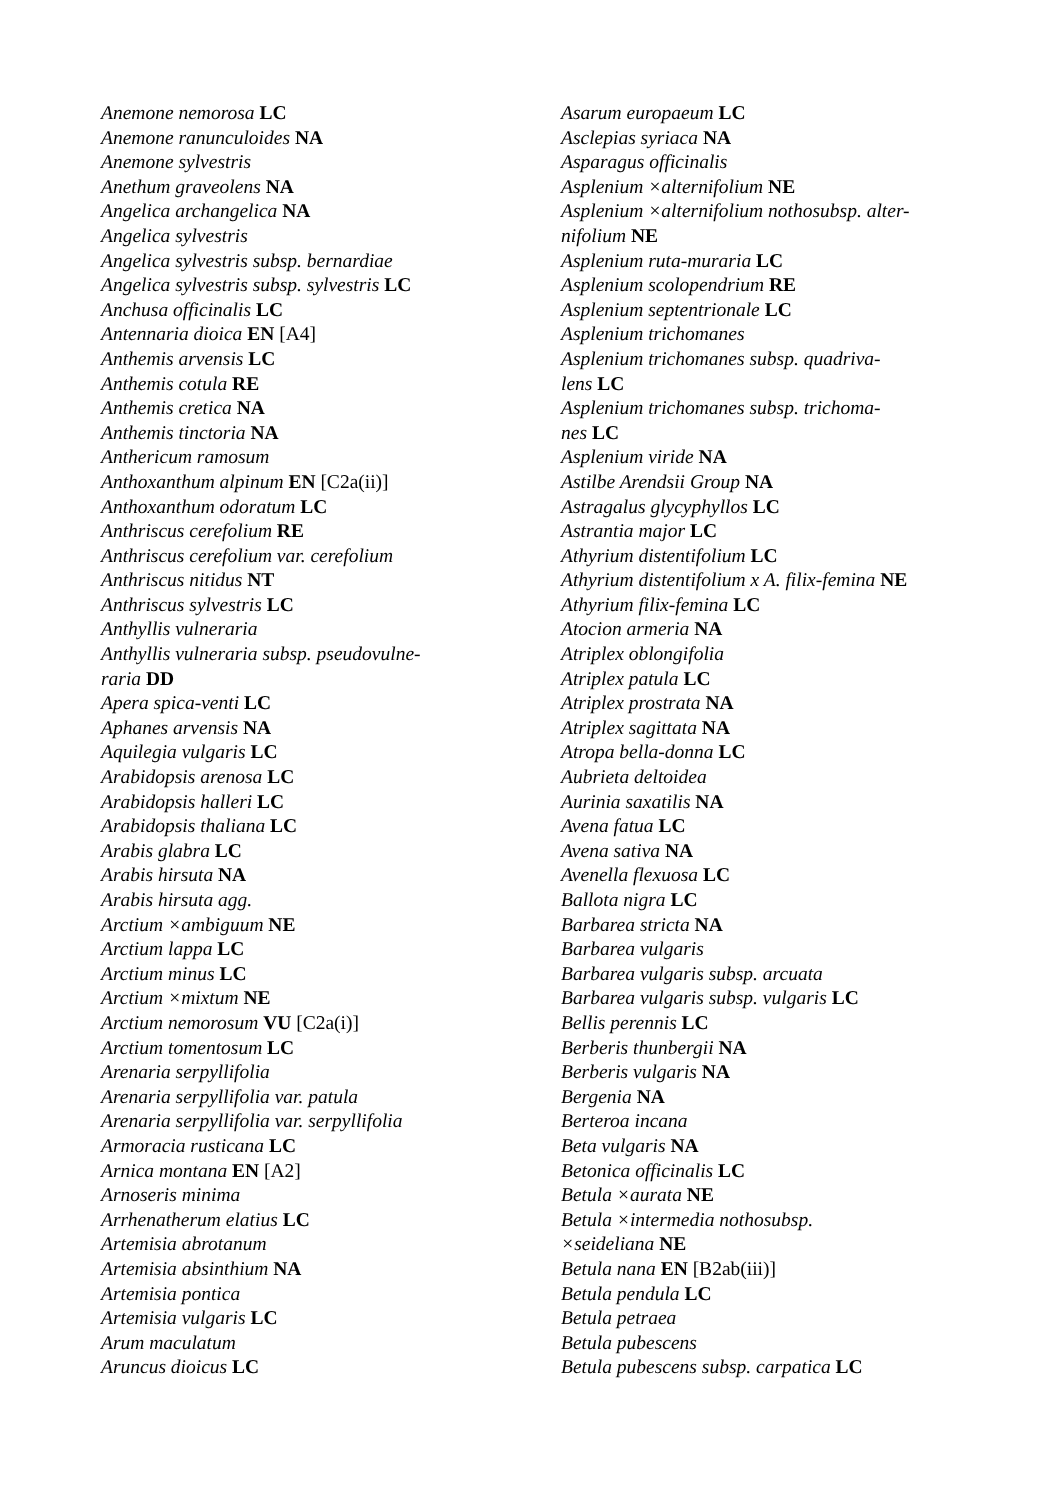Anemone nemorosa LC
Anemone ranunculoides NA
Anemone sylvestris
Anethum graveolens NA
Angelica archangelica NA
Angelica sylvestris
Angelica sylvestris subsp. bernardiae
Angelica sylvestris subsp. sylvestris LC
Anchusa officinalis LC
Antennaria dioica EN [A4]
Anthemis arvensis LC
Anthemis cotula RE
Anthemis cretica NA
Anthemis tinctoria NA
Anthericum ramosum
Anthoxanthum alpinum EN [C2a(ii)]
Anthoxanthum odoratum LC
Anthriscus cerefolium RE
Anthriscus cerefolium var. cerefolium
Anthriscus nitidus NT
Anthriscus sylvestris LC
Anthyllis vulneraria
Anthyllis vulneraria subsp. pseudovulne-
raria DD
Apera spica-venti LC
Aphanes arvensis NA
Aquilegia vulgaris LC
Arabidopsis arenosa LC
Arabidopsis halleri LC
Arabidopsis thaliana LC
Arabis glabra LC
Arabis hirsuta NA
Arabis hirsuta agg.
Arctium ×ambiguum NE
Arctium lappa LC
Arctium minus LC
Arctium ×mixtum NE
Arctium nemorosum VU [C2a(i)]
Arctium tomentosum LC
Arenaria serpyllifolia
Arenaria serpyllifolia var. patula
Arenaria serpyllifolia var. serpyllifolia
Armoracia rusticana LC
Arnica montana EN [A2]
Arnoseris minima
Arrhenatherum elatius LC
Artemisia abrotanum
Artemisia absinthium NA
Artemisia pontica
Artemisia vulgaris LC
Arum maculatum
Aruncus dioicus LC
Asarum europaeum LC
Asclepias syriaca NA
Asparagus officinalis
Asplenium ×alternifolium NE
Asplenium ×alternifolium nothosubsp. alter-
nifolium NE
Asplenium ruta-muraria LC
Asplenium scolopendrium RE
Asplenium septentrionale LC
Asplenium trichomanes
Asplenium trichomanes subsp. quadriva-
lens LC
Asplenium trichomanes subsp. trichoma-
nes LC
Asplenium viride NA
Astilbe Arendsii Group NA
Astragalus glycyphyllos LC
Astrantia major LC
Athyrium distentifolium LC
Athyrium distentifolium x A. filix-femina NE
Athyrium filix-femina LC
Atocion armeria NA
Atriplex oblongifolia
Atriplex patula LC
Atriplex prostrata NA
Atriplex sagittata NA
Atropa bella-donna LC
Aubrieta deltoidea
Aurinia saxatilis NA
Avena fatua LC
Avena sativa NA
Avenella flexuosa LC
Ballota nigra LC
Barbarea stricta NA
Barbarea vulgaris
Barbarea vulgaris subsp. arcuata
Barbarea vulgaris subsp. vulgaris LC
Bellis perennis LC
Berberis thunbergii NA
Berberis vulgaris NA
Bergenia NA
Berteroa incana
Beta vulgaris NA
Betonica officinalis LC
Betula ×aurata NE
Betula ×intermedia nothosubsp.
×seideliana NE
Betula nana EN [B2ab(iii)]
Betula pendula LC
Betula petraea
Betula pubescens
Betula pubescens subsp. carpatica LC